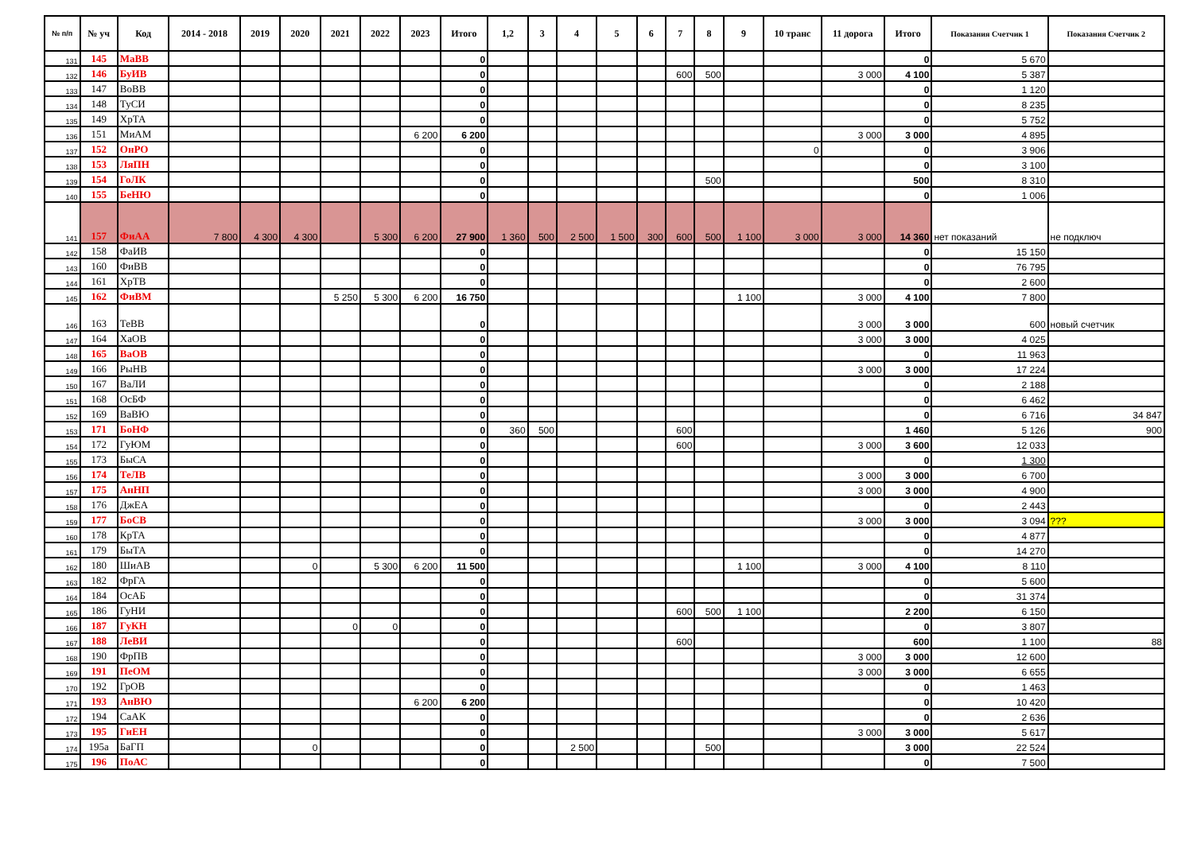| № п/п | № уч | Код | 2014 - 2018 | 2019 | 2020 | 2021 | 2022 | 2023 | Итого | 1,2 | 3 | 4 | 5 | 6 | 7 | 8 | 9 | 10 транс | 11 дорога | Итого | Показания Счетчик 1 | Показания Счетчик 2 |
| --- | --- | --- | --- | --- | --- | --- | --- | --- | --- | --- | --- | --- | --- | --- | --- | --- | --- | --- | --- | --- | --- | --- |
| 131 | 145 | МаВВ | | | | | | | 0 | | | | | | | | | | | 0 | 5 670 | |
| 132 | 146 | БуИВ | | | | | | | 0 | | | | | | 600 | 500 | | | 3 000 | 4 100 | 5 387 | |
| 133 | 147 | ВоВВ | | | | | | | 0 | | | | | | | | | | | 0 | 1 120 | |
| 134 | 148 | ТуСИ | | | | | | | 0 | | | | | | | | | | | 0 | 8 235 | |
| 135 | 149 | ХрТА | | | | | | | 0 | | | | | | | | | | | 0 | 5 752 | |
| 136 | 151 | МиАМ | | | | | | 6 200 | 6 200 | | | | | | | | | | 3 000 | 3 000 | 4 895 | |
| 137 | 152 | ОнРО | | | | | | | 0 | | | | | | | | | 0 | | 0 | 3 906 | |
| 138 | 153 | ЛяПН | | | | | | | 0 | | | | | | | | | | | 0 | 3 100 | |
| 139 | 154 | ГоЛК | | | | | | | 0 | | | | | | | 500 | | | | 500 | 8 310 | |
| 140 | 155 | БеНЮ | | | | | | | 0 | | | | | | | | | | | 0 | 1 006 | |
| 141 | 157 | ФиАА | 7 800 | 4 300 | 4 300 | | 5 300 | 6 200 | 27 900 | 1 360 | 500 | 2 500 | 1 500 | 300 | 600 | 500 | 1 100 | 3 000 | 3 000 | 14 360 | нет показаний | не подключ |
| 142 | 158 | ФаИВ | | | | | | | 0 | | | | | | | | | | | 0 | 15 150 | |
| 143 | 160 | ФиВВ | | | | | | | 0 | | | | | | | | | | | 0 | 76 795 | |
| 144 | 161 | ХрТВ | | | | | | | 0 | | | | | | | | | | | 0 | 2 600 | |
| 145 | 162 | ФиВМ | | | | 5 250 | 5 300 | 6 200 | 16 750 | | | | | | | | 1 100 | | 3 000 | 4 100 | 7 800 | |
| 146 | 163 | ТеВВ | | | | | | | 0 | | | | | | | | | | 3 000 | 3 000 | 600 | новый счетчик |
| 147 | 164 | ХаОВ | | | | | | | 0 | | | | | | | | | | 3 000 | 3 000 | 4 025 | |
| 148 | 165 | ВаОВ | | | | | | | 0 | | | | | | | | | | | 0 | 11 963 | |
| 149 | 166 | РыНВ | | | | | | | 0 | | | | | | | | | | 3 000 | 3 000 | 17 224 | |
| 150 | 167 | ВаЛИ | | | | | | | 0 | | | | | | | | | | | 0 | 2 188 | |
| 151 | 168 | ОсБФ | | | | | | | 0 | | | | | | | | | | | 0 | 6 462 | |
| 152 | 169 | ВаВЮ | | | | | | | 0 | | | | | | | | | | | 0 | 6 716 | 34 847 |
| 153 | 171 | БоНФ | | | | | | | 0 | 360 | 500 | | | | 600 | | | | | 1 460 | 5 126 | 900 |
| 154 | 172 | ГуЮМ | | | | | | | 0 | | | | | | 600 | | | | 3 000 | 3 600 | 12 033 | |
| 155 | 173 | БыСА | | | | | | | 0 | | | | | | | | | | | 0 | 1 300 | |
| 156 | 174 | ТеЛВ | | | | | | | 0 | | | | | | | | | | 3 000 | 3 000 | 6 700 | |
| 157 | 175 | АнНП | | | | | | | 0 | | | | | | | | | | 3 000 | 3 000 | 4 900 | |
| 158 | 176 | ДжЕА | | | | | | | 0 | | | | | | | | | | | 0 | 2 443 | |
| 159 | 177 | БоСВ | | | | | | | 0 | | | | | | | | | | 3 000 | 3 000 | 3 094 | ??? |
| 160 | 178 | КрТА | | | | | | | 0 | | | | | | | | | | | 0 | 4 877 | |
| 161 | 179 | БыТА | | | | | | | 0 | | | | | | | | | | | 0 | 14 270 | |
| 162 | 180 | ШиАВ | | | 0 | | 5 300 | 6 200 | 11 500 | | | | | | | | 1 100 | | 3 000 | 4 100 | 8 110 | |
| 163 | 182 | ФрГА | | | | | | | 0 | | | | | | | | | | | 0 | 5 600 | |
| 164 | 184 | ОсАБ | | | | | | | 0 | | | | | | | | | | | 0 | 31 374 | |
| 165 | 186 | ГуНИ | | | | | | | 0 | | | | | | 600 | 500 | 1 100 | | | 2 200 | 6 150 | |
| 166 | 187 | ГуКН | | | | 0 | 0 | | 0 | | | | | | | | | | | 0 | 3 807 | |
| 167 | 188 | ЛеВИ | | | | | | | 0 | | | | | | 600 | | | | | 600 | 1 100 | 88 |
| 168 | 190 | ФрПВ | | | | | | | 0 | | | | | | | | | | 3 000 | 3 000 | 12 600 | |
| 169 | 191 | ПеОМ | | | | | | | 0 | | | | | | | | | | 3 000 | 3 000 | 6 655 | |
| 170 | 192 | ГрОВ | | | | | | | 0 | | | | | | | | | | | 0 | 1 463 | |
| 171 | 193 | АнВЮ | | | | | | 6 200 | 6 200 | | | | | | | | | | | 0 | 10 420 | |
| 172 | 194 | СаАК | | | | | | | 0 | | | | | | | | | | | 0 | 2 636 | |
| 173 | 195 | ГиЕН | | | | | | | 0 | | | | | | | | | | 3 000 | 3 000 | 5 617 | |
| 174 | 195а | БаГП | | | 0 | | | | 0 | | | 2 500 | | | | 500 | | | | 3 000 | 22 524 | |
| 175 | 196 | ПоАС | | | | | | | 0 | | | | | | | | | | | 0 | 7 500 | |